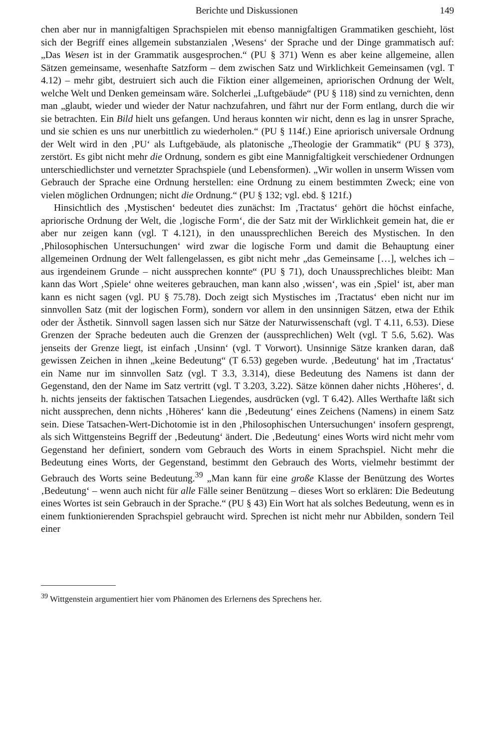Berichte und Diskussionen 149
chen aber nur in mannigfaltigen Sprachspielen mit ebenso mannigfaltigen Grammatiken geschieht, löst sich der Begriff eines allgemein substanzialen ‚Wesens‘ der Sprache und der Dinge grammatisch auf: „Das Wesen ist in der Grammatik ausgesprochen.“ (PU § 371) Wenn es aber keine allgemeine, allen Sätzen gemeinsame, wesenhafte Satzform – dem zwischen Satz und Wirklichkeit Gemeinsamen (vgl. T 4.12) – mehr gibt, destruiert sich auch die Fiktion einer allgemeinen, apriorischen Ordnung der Welt, welche Welt und Denken gemeinsam wäre. Solcherlei „Luftgebäude“ (PU § 118) sind zu vernichten, denn man „glaubt, wieder und wieder der Natur nachzufahren, und fährt nur der Form entlang, durch die wir sie betrachten. Ein Bild hielt uns gefangen. Und heraus konnten wir nicht, denn es lag in unsrer Sprache, und sie schien es uns nur unerbittlich zu wiederholen.“ (PU § 114f.) Eine apriorisch universale Ordnung der Welt wird in den ‚PU‘ als Luftgebäude, als platonische „Theologie der Grammatik“ (PU § 373), zerstört. Es gibt nicht mehr die Ordnung, sondern es gibt eine Mannigfaltigkeit verschiedener Ordnungen unterschiedlichster und vernetzter Sprachspiele (und Lebensformen). „Wir wollen in unserm Wissen vom Gebrauch der Sprache eine Ordnung herstellen: eine Ordnung zu einem bestimmten Zweck; eine von vielen möglichen Ordnungen; nicht die Ordnung.“ (PU § 132; vgl. ebd. § 121f.)
Hinsichtlich des ‚Mystischen‘ bedeutet dies zunächst: Im ‚Tractatus‘ gehört die höchst einfache, apriorische Ordnung der Welt, die ‚logische Form‘, die der Satz mit der Wirklichkeit gemein hat, die er aber nur zeigen kann (vgl. T 4.121), in den unaussprechlichen Bereich des Mystischen. In den ‚Philosophischen Untersuchungen‘ wird zwar die logische Form und damit die Behauptung einer allgemeinen Ordnung der Welt fallengelassen, es gibt nicht mehr „das Gemeinsame […], welches ich – aus irgendeinem Grunde – nicht aussprechen konnte“ (PU § 71), doch Unaussprechliches bleibt: Man kann das Wort ‚Spiele‘ ohne weiteres gebrauchen, man kann also ‚wissen‘, was ein ‚Spiel‘ ist, aber man kann es nicht sagen (vgl. PU § 75.78). Doch zeigt sich Mystisches im ‚Tractatus‘ eben nicht nur im sinnvollen Satz (mit der logischen Form), sondern vor allem in den unsinnigen Sätzen, etwa der Ethik oder der Ästhetik. Sinnvoll sagen lassen sich nur Sätze der Naturwissenschaft (vgl. T 4.11, 6.53). Diese Grenzen der Sprache bedeuten auch die Grenzen der (aussprechlichen) Welt (vgl. T 5.6, 5.62). Was jenseits der Grenze liegt, ist einfach ‚Unsinn‘ (vgl. T Vorwort). Unsinnige Sätze kranken daran, daß gewissen Zeichen in ihnen „keine Bedeutung“ (T 6.53) gegeben wurde. ‚Bedeutung‘ hat im ‚Tractatus‘ ein Name nur im sinnvollen Satz (vgl. T 3.3, 3.314), diese Bedeutung des Namens ist dann der Gegenstand, den der Name im Satz vertritt (vgl. T 3.203, 3.22). Sätze können daher nichts ‚Höheres‘, d. h. nichts jenseits der faktischen Tatsachen Liegendes, ausdrücken (vgl. T 6.42). Alles Werthafte läßt sich nicht aussprechen, denn nichts ‚Höheres‘ kann die ‚Bedeutung‘ eines Zeichens (Namens) in einem Satz sein. Diese Tatsachen-Wert-Dichotomie ist in den ‚Philosophischen Untersuchungen‘ insofern gesprengt, als sich Wittgensteins Begriff der ‚Bedeutung‘ ändert. Die ‚Bedeutung‘ eines Worts wird nicht mehr vom Gegenstand her definiert, sondern vom Gebrauch des Worts in einem Sprachspiel. Nicht mehr die Bedeutung eines Worts, der Gegenstand, bestimmt den Gebrauch des Worts, vielmehr bestimmt der Gebrauch des Worts seine Bedeutung.<sup>39</sup> „Man kann für eine große Klasse der Benützung des Wortes ‚Bedeutung‘ – wenn auch nicht für alle Fälle seiner Benützung – dieses Wort so erklären: Die Bedeutung eines Wortes ist sein Gebrauch in der Sprache.“ (PU § 43) Ein Wort hat als solches Bedeutung, wenn es in einem funktionierenden Sprachspiel gebraucht wird. Sprechen ist nicht mehr nur Abbilden, sondern Teil einer
<sup>39</sup> Wittgenstein argumentiert hier vom Phänomen des Erlernens des Sprechens her.